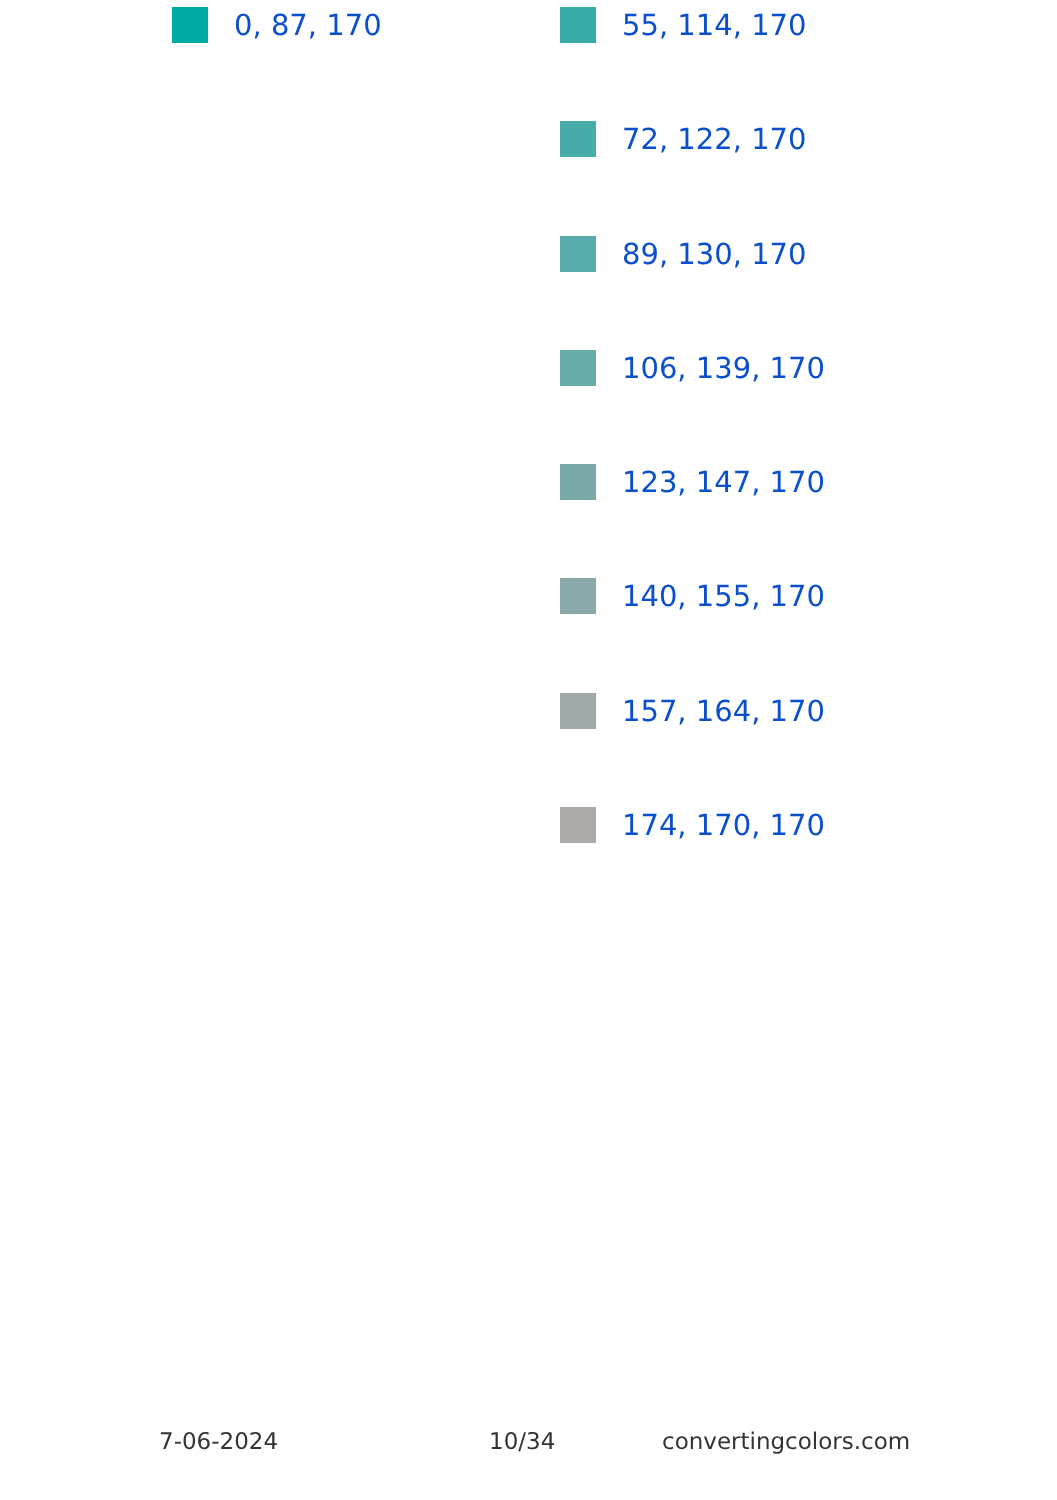0, 87, 170 55, 114, 170
72, 122, 170
89, 130, 170
106, 139, 170
123, 147, 170
140, 155, 170
157, 164, 170
174, 170, 170
7-06-2024 10/34 convertingcolors.com